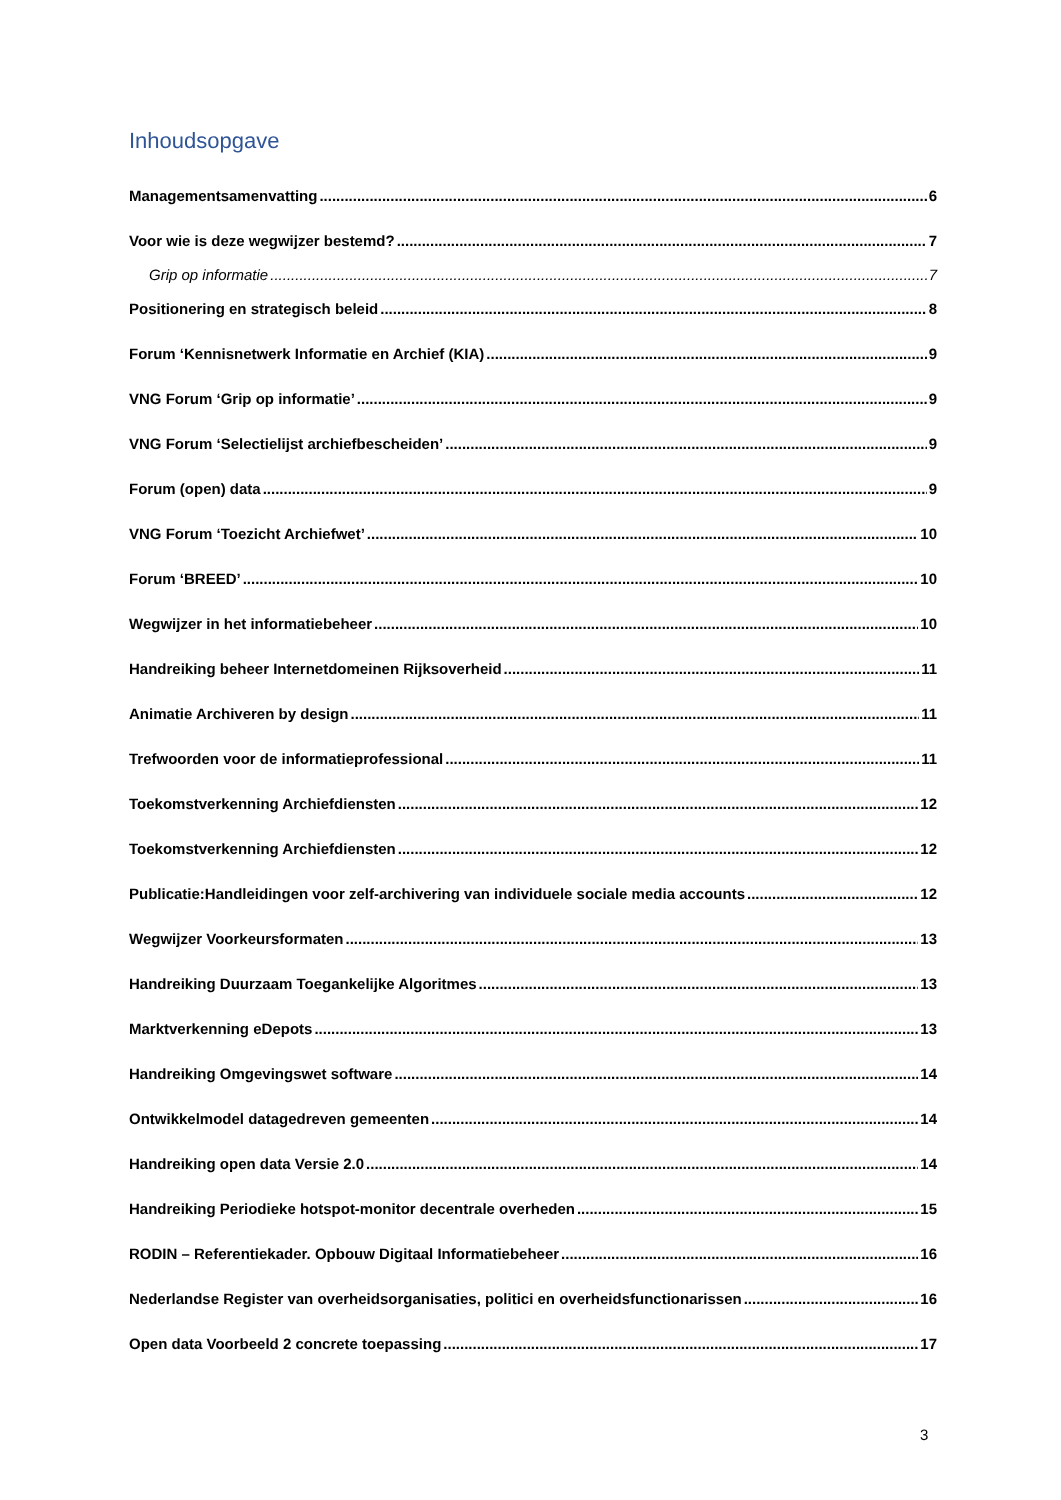Inhoudsopgave
Managementsamenvatting 6
Voor wie is deze wegwijzer bestemd? 7
Grip op informatie 7
Positionering en strategisch beleid 8
Forum ‘Kennisnetwerk Informatie en Archief (KIA) 9
VNG Forum ‘Grip op informatie’ 9
VNG Forum ‘Selectielijst archiefbescheiden’ 9
Forum (open) data 9
VNG Forum ‘Toezicht Archiefwet’ 10
Forum ‘BREED’ 10
Wegwijzer in het informatiebeheer 10
Handreiking beheer Internetdomeinen Rijksoverheid 11
Animatie Archiveren by design 11
Trefwoorden voor de informatieprofessional 11
Toekomstverkenning Archiefdiensten 12
Toekomstverkenning Archiefdiensten 12
Publicatie:Handleidingen voor zelf-archivering van individuele sociale media accounts 12
Wegwijzer Voorkeursformaten 13
Handreiking Duurzaam Toegankelijke Algoritmes 13
Marktverkenning eDepots 13
Handreiking Omgevingswet software 14
Ontwikkelmodel datagedreven gemeenten 14
Handreiking open data Versie 2.0 14
Handreiking Periodieke hotspot-monitor decentrale overheden 15
RODIN – Referentiekader. Opbouw Digitaal Informatiebeheer 16
Nederlandse Register van overheidsorganisaties, politici en overheidsfunctionarissen 16
Open data Voorbeeld 2 concrete toepassing 17
3